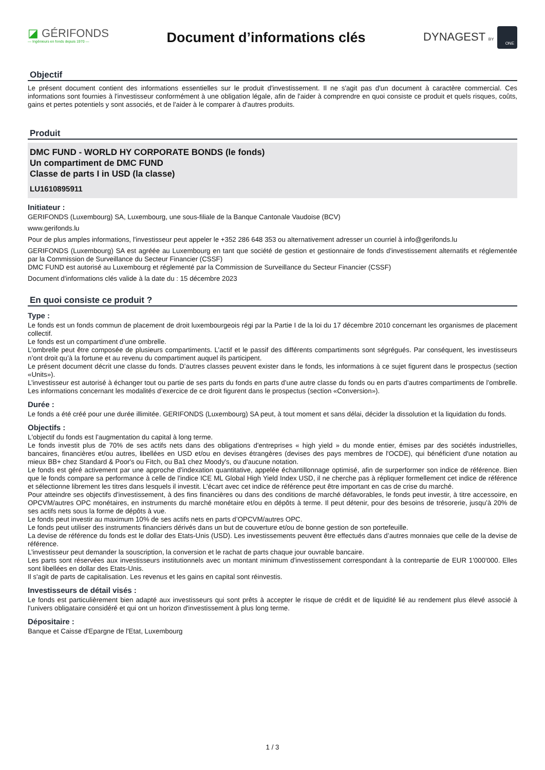◪ GÉRIFONDS
— Ingénieurs en fonds depuis 1970 —
Document d’informations clés
DYNAGEST BY ONE
Objectif
Le présent document contient des informations essentielles sur le produit d'investissement. Il ne s'agit pas d'un document à caractère commercial. Ces informations sont fournies à l'investisseur conformément à une obligation légale, afin de l'aider à comprendre en quoi consiste ce produit et quels risques, coûts, gains et pertes potentiels y sont associés, et de l'aider à le comparer à d'autres produits.
Produit
DMC FUND - WORLD HY CORPORATE BONDS (le fonds)
Un compartiment de DMC FUND
Classe de parts I in USD (la classe)
LU1610895911
Initiateur :
GERIFONDS (Luxembourg) SA, Luxembourg, une sous-filiale de la Banque Cantonale Vaudoise (BCV)
www.gerifonds.lu
Pour de plus amples informations, l'investisseur peut appeler le +352 286 648 353 ou alternativement adresser un courriel à info@gerifonds.lu
GERIFONDS (Luxembourg) SA est agréée au Luxembourg en tant que société de gestion et gestionnaire de fonds d'investissement alternatifs et réglementée par la Commission de Surveillance du Secteur Financier (CSSF)
DMC FUND est autorisé au Luxembourg et réglementé par la Commission de Surveillance du Secteur Financier (CSSF)
Document d'informations clés valide à la date du : 15 décembre 2023
En quoi consiste ce produit ?
Type :
Le fonds est un fonds commun de placement de droit luxembourgeois régi par la Partie I de la loi du 17 décembre 2010 concernant les organismes de placement collectif.
Le fonds est un compartiment d’une ombrelle.
L’ombrelle peut être composée de plusieurs compartiments. L’actif et le passif des différents compartiments sont ségrégués. Par conséquent, les investisseurs n’ont droit qu’à la fortune et au revenu du compartiment auquel ils participent.
Le présent document décrit une classe du fonds. D’autres classes peuvent exister dans le fonds, les informations à ce sujet figurent dans le prospectus (section «Units»).
L’investisseur est autorisé à échanger tout ou partie de ses parts du fonds en parts d’une autre classe du fonds ou en parts d’autres compartiments de l’ombrelle. Les informations concernant les modalités d’exercice de ce droit figurent dans le prospectus (section «Conversion»).
Durée :
Le fonds a été créé pour une durée illimitée. GERIFONDS (Luxembourg) SA peut, à tout moment et sans délai, décider la dissolution et la liquidation du fonds.
Objectifs :
L'objectif du fonds est l’augmentation du capital à long terme.
Le fonds investit plus de 70% de ses actifs nets dans des obligations d'entreprises « high yield » du monde entier, émises par des sociétés industrielles, bancaires, financières et/ou autres, libellées en USD et/ou en devises étrangères (devises des pays membres de l'OCDE), qui bénéficient d'une notation au mieux BB+ chez Standard & Poor's ou Fitch, ou Ba1 chez Moody's, ou d'aucune notation.
Le fonds est géré activement par une approche d'indexation quantitative, appelée échantillonnage optimisé, afin de surperformer son indice de référence. Bien que le fonds compare sa performance à celle de l'indice ICE ML Global High Yield Index USD, il ne cherche pas à répliquer formellement cet indice de référence et sélectionne librement les titres dans lesquels il investit. L'écart avec cet indice de référence peut être important en cas de crise du marché.
Pour atteindre ses objectifs d'investissement, à des fins financières ou dans des conditions de marché défavorables, le fonds peut investir, à titre accessoire, en OPCVM/autres OPC monétaires, en instruments du marché monétaire et/ou en dépôts à terme. Il peut détenir, pour des besoins de trésorerie, jusqu’à 20% de ses actifs nets sous la forme de dépôts à vue.
Le fonds peut investir au maximum 10% de ses actifs nets en parts d’OPCVM/autres OPC.
Le fonds peut utiliser des instruments financiers dérivés dans un but de couverture et/ou de bonne gestion de son portefeuille.
La devise de référence du fonds est le dollar des Etats-Unis (USD). Les investissements peuvent être effectués dans d’autres monnaies que celle de la devise de référence.
L’investisseur peut demander la souscription, la conversion et le rachat de parts chaque jour ouvrable bancaire.
Les parts sont réservées aux investisseurs institutionnels avec un montant minimum d'investissement correspondant à la contrepartie de EUR 1'000'000. Elles sont libellées en dollar des Etats-Unis.
Il s'agit de parts de capitalisation. Les revenus et les gains en capital sont réinvestis.
Investisseurs de détail visés :
Le fonds est particulièrement bien adapté aux investisseurs qui sont prêts à accepter le risque de crédit et de liquidité lié au rendement plus élevé associé à l'univers obligataire considéré et qui ont un horizon d'investissement à plus long terme.
Dépositaire :
Banque et Caisse d'Epargne de l'Etat, Luxembourg
1 / 3